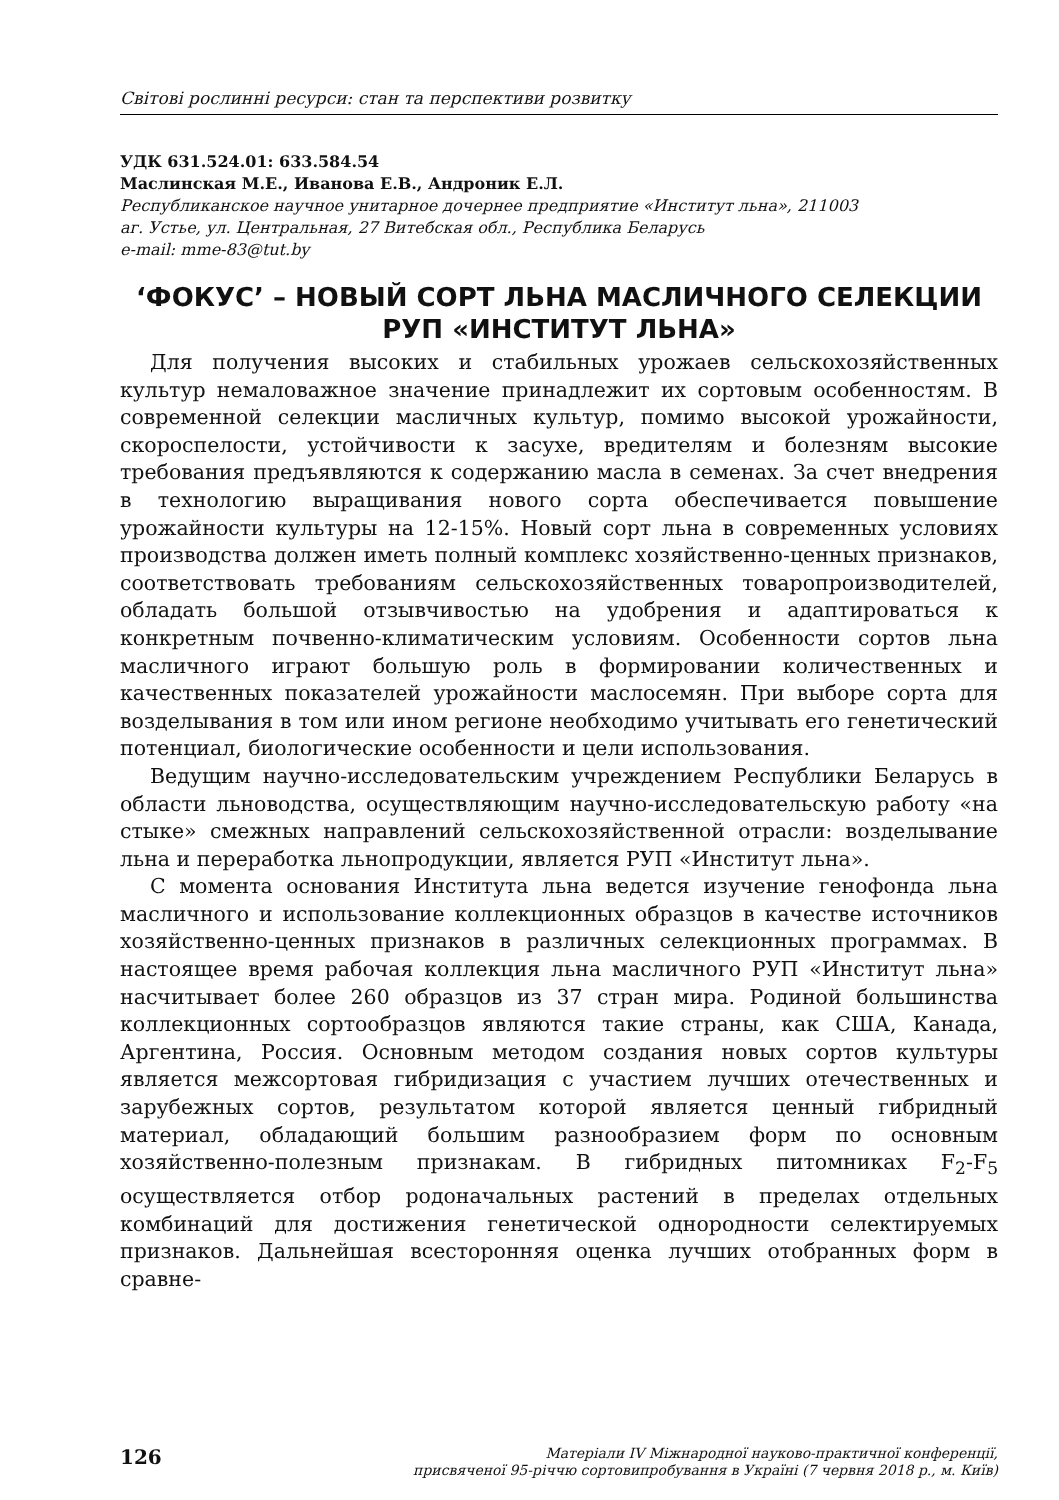Світові рослинні ресурси: стан та перспективи розвитку
УДК 631.524.01: 633.584.54
Маслинская М.Е., Иванова Е.В., Андроник Е.Л.
Республиканское научное унитарное дочернее предприятие «Институт льна», 211003
аг. Устье, ул. Центральная, 27 Витебская обл., Республика Беларусь
e-mail: mme-83@tut.by
‘ФОКУС’ – НОВЫЙ СОРТ ЛЬНА МАСЛИЧНОГО СЕЛЕКЦИИ
РУП «ИНСТИТУТ ЛЬНА»
Для получения высоких и стабильных урожаев сельскохозяйственных культур немаловажное значение принадлежит их сортовым особенностям. В современной селекции масличных культур, помимо высокой урожайности, скороспелости, устойчивости к засухе, вредителям и болезням высокие требования предъявляются к содержанию масла в семенах. За счет внедрения в технологию выращивания нового сорта обеспечивается повышение урожайности культуры на 12-15%. Новый сорт льна в современных условиях производства должен иметь полный комплекс хозяйственно-ценных признаков, соответствовать требованиям сельскохозяйственных товаропроизводителей, обладать большой отзывчивостью на удобрения и адаптироваться к конкретным почвенно-климатическим условиям. Особенности сортов льна масличного играют большую роль в формировании количественных и качественных показателей урожайности маслосемян. При выборе сорта для возделывания в том или ином регионе необходимо учитывать его генетический потенциал, биологические особенности и цели использования.
Ведущим научно-исследовательским учреждением Республики Беларусь в области льноводства, осуществляющим научно-исследовательскую работу «на стыке» смежных направлений сельскохозяйственной отрасли: возделывание льна и переработка льнопродукции, является РУП «Институт льна».
С момента основания Института льна ведется изучение генофонда льна масличного и использование коллекционных образцов в качестве источников хозяйственно-ценных признаков в различных селекционных программах. В настоящее время рабочая коллекция льна масличного РУП «Институт льна» насчитывает более 260 образцов из 37 стран мира. Родиной большинства коллекционных сортообразцов являются такие страны, как США, Канада, Аргентина, Россия. Основным методом создания новых сортов культуры является межсортовая гибридизация с участием лучших отечественных и зарубежных сортов, результатом которой является ценный гибридный материал, обладающий большим разнообразием форм по основным хозяйственно-полезным признакам. В гибридных питомниках F<sub>2</sub>-F<sub>5</sub> осуществляется отбор родоначальных растений в пределах отдельных комбинаций для достижения генетической однородности селектируемых признаков. Дальнейшая всесторонняя оценка лучших отобранных форм в сравне-
126
Матеріали IV Міжнародної науково-практичної конференції,
присвяченої 95-річчю сортовипробування в Україні (7 червня 2018 р., м. Київ)